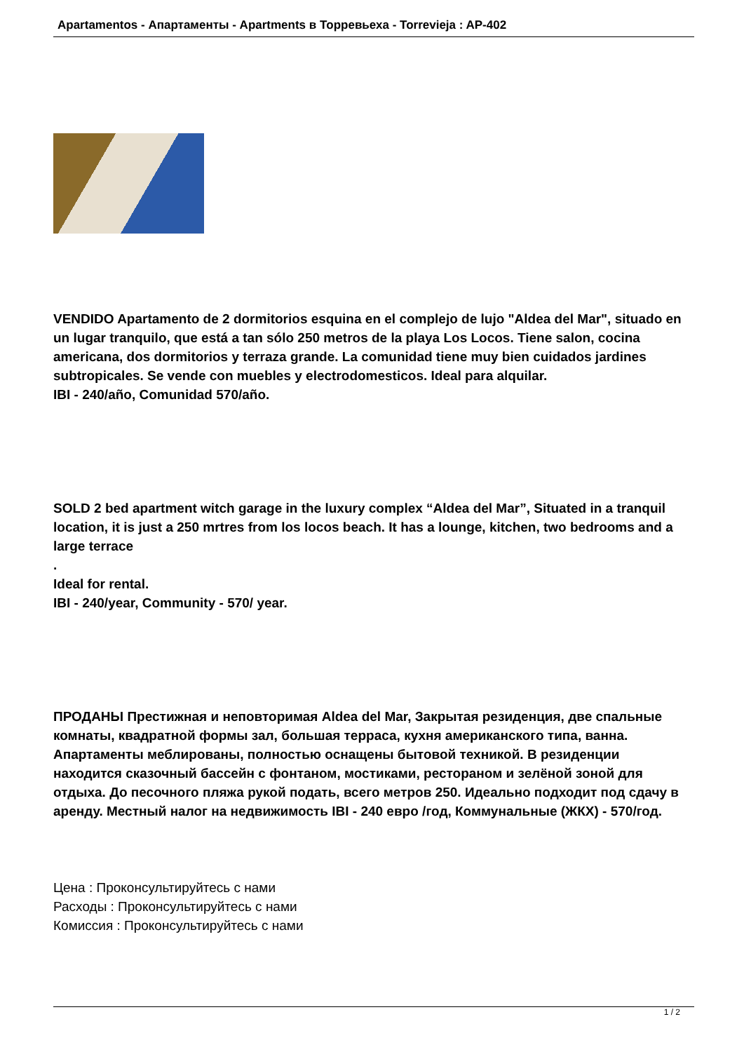Apartamentos - Апартаменты - Apartments в Торревьеха - Torrevieja : AP-402
VENDIDO Apartamento de 2 dormitorios esquina en el complejo de lujo "Aldea del Mar", situado en un lugar tranquilo, que está a tan sólo 250 metros de la playa Los Locos. Tiene salon, cocina americana, dos dormitorios y terraza grande. La comunidad tiene muy bien cuidados jardines subtropicales. Se vende con muebles y electrodomesticos. Ideal para alquilar.
IBI - 240/año, Comunidad 570/año.
SOLD 2 bed apartment witch garage in the luxury complex “Aldea del Mar”, Situated in a tranquil location, it is just a 250 mrtres from los locos beach. It has a lounge, kitchen, two bedrooms and a large terrace
.
Ideal for rental.
IBI - 240/year, Community - 570/ year.
ПРОДАНЫ Престижная и неповторимая Aldea del Mar, Закрытая резиденция, две спальные комнаты, квадратной формы зал, большая терраса, кухня американского типа, ванна. Апартаменты меблированы, полностью оснащены бытовой техникой. В резиденции находится сказочный бассейн с фонтаном, мостиками, рестораном и зелёной зоной для отдыха. До песочного пляжа рукой подать, всего метров 250. Идеально подходит под сдачу в аренду. Местный налог на недвижимость IBI - 240 евро /год, Коммунальные (ЖКХ) - 570/год.
Цена : Проконсультируйтесь с нами
Расходы : Проконсультируйтесь с нами
Комиссия : Проконсультируйтесь с нами
1 / 2